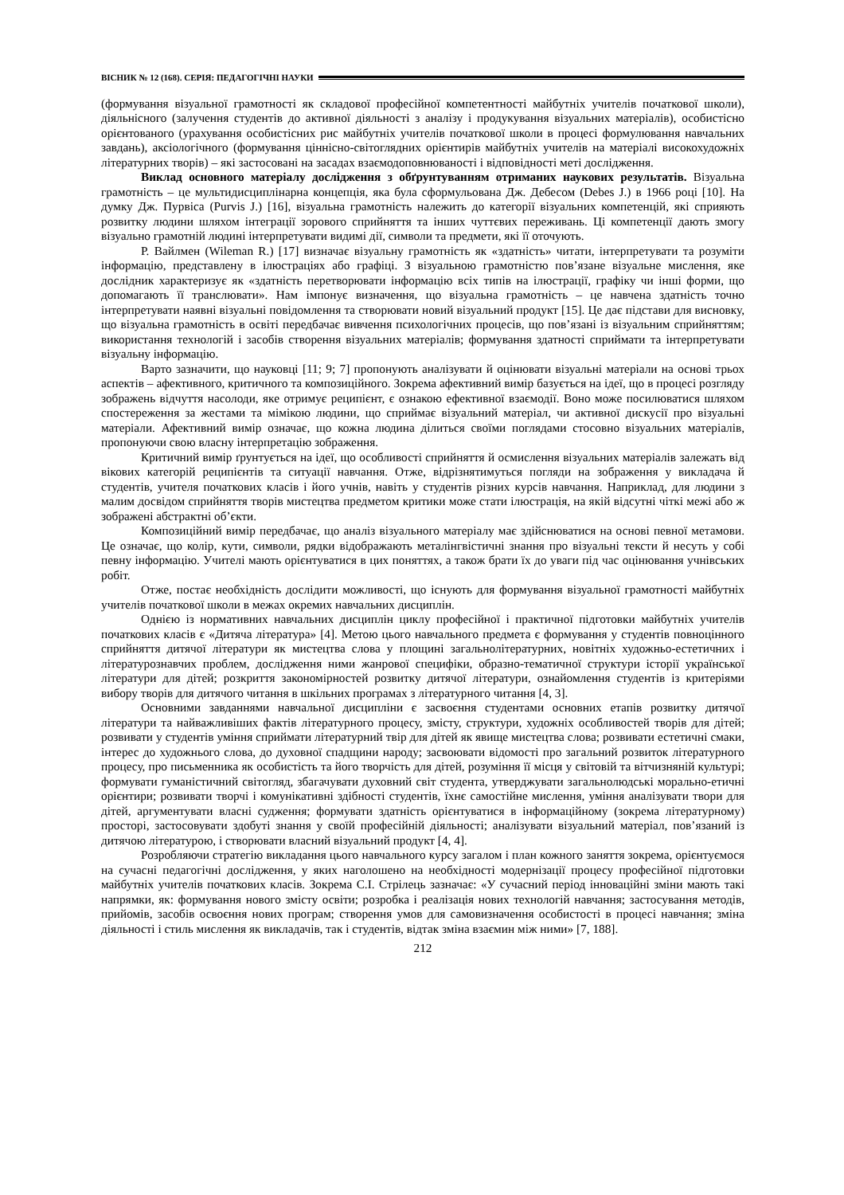ВІСНИК № 12 (168). СЕРІЯ: ПЕДАГОГІЧНІ НАУКИ
(формування візуальної грамотності як складової професійної компетентності майбутніх учителів початкової школи), діяльнісного (залучення студентів до активної діяльності з аналізу і продукування візуальних матеріалів), особистісно орієнтованого (урахування особистісних рис майбутніх учителів початкової школи в процесі формулювання навчальних завдань), аксіологічного (формування ціннісно-світоглядних орієнтирів майбутніх учителів на матеріалі високохудожніх літературних творів) – які застосовані на засадах взаємодоповнюваності і відповідності меті дослідження.
Виклад основного матеріалу дослідження з обґрунтуванням отриманих наукових результатів. Візуальна грамотність – це мультидисциплінарна концепція, яка була сформульована Дж. Дебесом (Debes J.) в 1966 році [10]. На думку Дж. Пурвіса (Purvis J.) [16], візуальна грамотність належить до категорії візуальних компетенцій, які сприяють розвитку людини шляхом інтеграції зорового сприйняття та інших чуттєвих переживань. Ці компетенції дають змогу візуально грамотній людині інтерпретувати видимі дії, символи та предмети, які її оточують.
Р. Вайлмен (Wileman R.) [17] визначає візуальну грамотність як «здатність» читати, інтерпретувати та розуміти інформацію, представлену в ілюстраціях або графіці. З візуальною грамотністю пов’язане візуальне мислення, яке дослідник характеризує як «здатність перетворювати інформацію всіх типів на ілюстрації, графіку чи інші форми, що допомагають її транслювати». Нам імпонує визначення, що візуальна грамотність – це навчена здатність точно інтерпретувати наявні візуальні повідомлення та створювати новий візуальний продукт [15]. Це дає підстави для висновку, що візуальна грамотність в освіті передбачає вивчення психологічних процесів, що пов’язані із візуальним сприйняттям; використання технологій і засобів створення візуальних матеріалів; формування здатності сприймати та інтерпретувати візуальну інформацію.
Варто зазначити, що науковці [11; 9; 7] пропонують аналізувати й оцінювати візуальні матеріали на основі трьох аспектів – афективного, критичного та композиційного. Зокрема афективний вимір базується на ідеї, що в процесі розгляду зображень відчуття насолоди, яке отримує реципієнт, є ознакою ефективної взаємодії. Воно може посилюватися шляхом спостереження за жестами та мімікою людини, що сприймає візуальний матеріал, чи активної дискусії про візуальні матеріали. Афективний вимір означає, що кожна людина ділиться своїми поглядами стосовно візуальних матеріалів, пропонуючи свою власну інтерпретацію зображення.
Критичний вимір ґрунтується на ідеї, що особливості сприйняття й осмислення візуальних матеріалів залежать від вікових категорій реципієнтів та ситуації навчання. Отже, відрізнятимуться погляди на зображення у викладача й студентів, учителя початкових класів і його учнів, навіть у студентів різних курсів навчання. Наприклад, для людини з малим досвідом сприйняття творів мистецтва предметом критики може стати ілюстрація, на якій відсутні чіткі межі або ж зображені абстрактні об’єкти.
Композиційний вимір передбачає, що аналіз візуального матеріалу має здійснюватися на основі певної метамови. Це означає, що колір, кути, символи, рядки відображають металінгвістичні знання про візуальні тексти й несуть у собі певну інформацію. Учителі мають орієнтуватися в цих поняттях, а також брати їх до уваги під час оцінювання учнівських робіт.
Отже, постає необхідність дослідити можливості, що існують для формування візуальної грамотності майбутніх учителів початкової школи в межах окремих навчальних дисциплін.
Однією із нормативних навчальних дисциплін циклу професійної і практичної підготовки майбутніх учителів початкових класів є «Дитяча література» [4]. Метою цього навчального предмета є формування у студентів повноцінного сприйняття дитячої літератури як мистецтва слова у площині загальнолітературних, новітніх художньо-естетичних і літературознавчих проблем, дослідження ними жанрової специфіки, образно-тематичної структури історії української літератури для дітей; розкриття закономірностей розвитку дитячої літератури, ознайомлення студентів із критеріями вибору творів для дитячого читання в шкільних програмах з літературного читання [4, 3].
Основними завданнями навчальної дисципліни є засвоєння студентами основних етапів розвитку дитячої літератури та найважливіших фактів літературного процесу, змісту, структури, художніх особливостей творів для дітей; розвивати у студентів уміння сприймати літературний твір для дітей як явище мистецтва слова; розвивати естетичні смаки, інтерес до художнього слова, до духовної спадщини народу; засвоювати відомості про загальний розвиток літературного процесу, про письменника як особистість та його творчість для дітей, розуміння її місця у світовій та вітчизняній культурі; формувати гуманістичний світогляд, збагачувати духовний світ студента, утверджувати загальнолюдські морально-етичні орієнтири; розвивати творчі і комунікативні здібності студентів, їхнє самостійне мислення, уміння аналізувати твори для дітей, аргументувати власні судження; формувати здатність орієнтуватися в інформаційному (зокрема літературному) просторі, застосовувати здобуті знання у своїй професійній діяльності; аналізувати візуальний матеріал, пов’язаний із дитячою літературою, і створювати власний візуальний продукт [4, 4].
Розробляючи стратегію викладання цього навчального курсу загалом і план кожного заняття зокрема, орієнтуємося на сучасні педагогічні дослідження, у яких наголошено на необхідності модернізації процесу професійної підготовки майбутніх учителів початкових класів. Зокрема С.І. Стрілець зазначає: «У сучасний період інноваційні зміни мають такі напрямки, як: формування нового змісту освіти; розробка і реалізація нових технологій навчання; застосування методів, прийомів, засобів освоєння нових програм; створення умов для самовизначення особистості в процесі навчання; зміна діяльності і стиль мислення як викладачів, так і студентів, відтак зміна взаємин між ними» [7, 188].
212